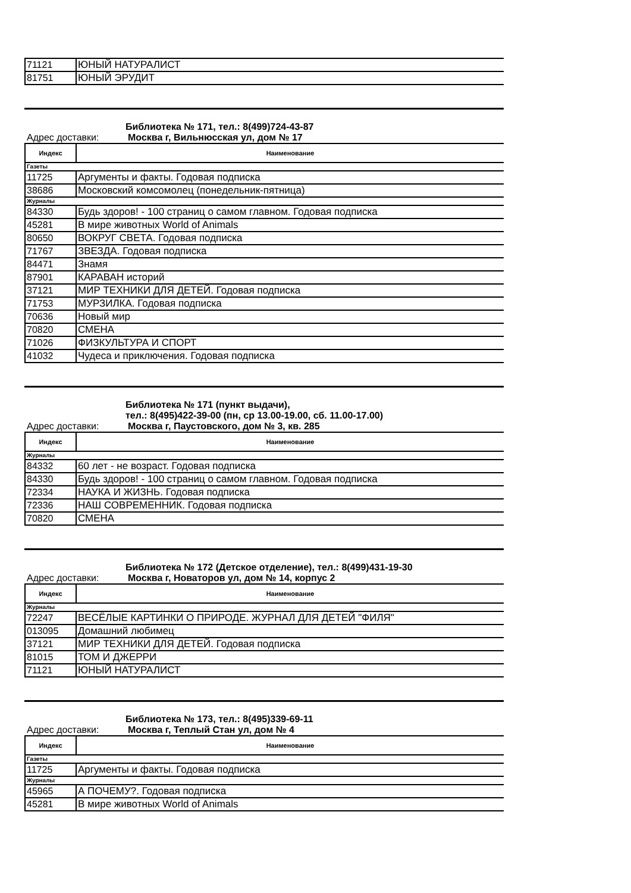| 71121 | ЮНЫЙ НАТУРАЛИСТ |
| 81751 | ЮНЫЙ ЭРУДИТ |
Библиотека № 171, тел.: 8(499)724-43-87
Адрес доставки: Москва г, Вильнюсская ул, дом № 17
| Индекс | Наименование |
| --- | --- |
| Газеты | |
| 11725 | Аргументы и факты. Годовая подписка |
| 38686 | Московский комсомолец (понедельник-пятница) |
| Журналы | |
| 84330 | Будь здоров! - 100 страниц о самом главном. Годовая подписка |
| 45281 | В мире животных World of Animals |
| 80650 | ВОКРУГ СВЕТА. Годовая подписка |
| 71767 | ЗВЕЗДА. Годовая подписка |
| 84471 | Знамя |
| 87901 | КАРАВАН историй |
| 37121 | МИР ТЕХНИКИ ДЛЯ ДЕТЕЙ. Годовая подписка |
| 71753 | МУРЗИЛКА. Годовая подписка |
| 70636 | Новый мир |
| 70820 | СМЕНА |
| 71026 | ФИЗКУЛЬТУРА И СПОРТ |
| 41032 | Чудеса и приключения. Годовая подписка |
Библиотека № 171 (пункт выдачи),
тел.: 8(495)422-39-00 (пн, ср 13.00-19.00, сб. 11.00-17.00)
Адрес доставки: Москва г, Паустовского, дом № 3, кв. 285
| Индекс | Наименование |
| --- | --- |
| Журналы | |
| 84332 | 60 лет - не возраст. Годовая подписка |
| 84330 | Будь здоров! - 100 страниц о самом главном. Годовая подписка |
| 72334 | НАУКА И ЖИЗНЬ. Годовая подписка |
| 72336 | НАШ СОВРЕМЕННИК. Годовая подписка |
| 70820 | СМЕНА |
Библиотека № 172 (Детское отделение), тел.: 8(499)431-19-30
Адрес доставки: Москва г, Новаторов ул, дом № 14, корпус 2
| Индекс | Наименование |
| --- | --- |
| Журналы | |
| 72247 | ВЕСЁЛЫЕ КАРТИНКИ О ПРИРОДЕ. ЖУРНАЛ ДЛЯ ДЕТЕЙ "ФИЛЯ" |
| 013095 | Домашний любимец |
| 37121 | МИР ТЕХНИКИ ДЛЯ ДЕТЕЙ. Годовая подписка |
| 81015 | ТОМ И ДЖЕРРИ |
| 71121 | ЮНЫЙ НАТУРАЛИСТ |
Библиотека № 173, тел.: 8(495)339-69-11
Адрес доставки: Москва г, Теплый Стан ул, дом № 4
| Индекс | Наименование |
| --- | --- |
| Газеты | |
| 11725 | Аргументы и факты. Годовая подписка |
| Журналы | |
| 45965 | А ПОЧЕМУ?. Годовая подписка |
| 45281 | В мире животных World of Animals |